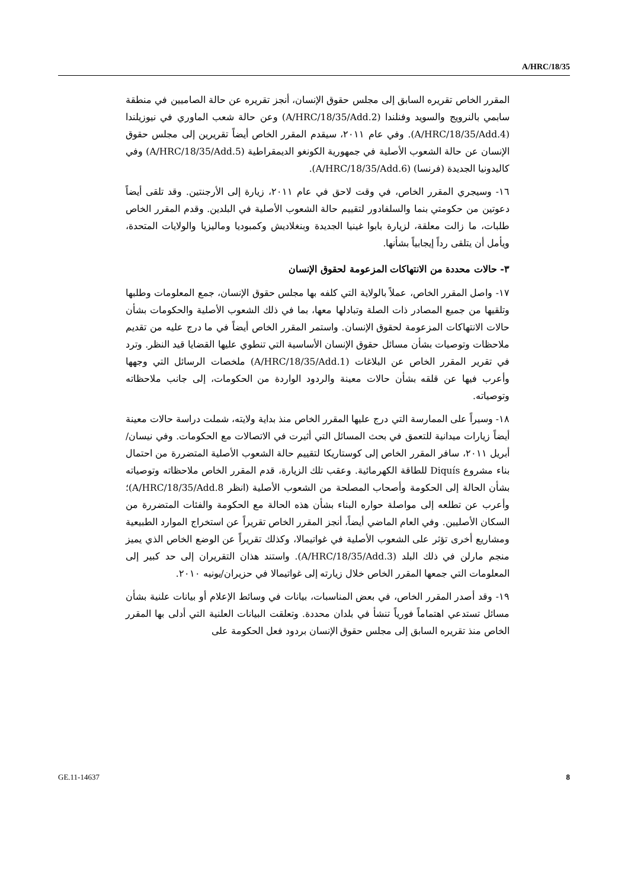A/HRC/18/35
المقرر الخاص تقريره السابق إلى مجلس حقوق الإنسان، أنجز تقريره عن حالة الصاميين في منطقة سابمي بالنرويج والسويد وفنلندا (A/HRC/18/35/Add.2) وعن حالة شعب الماوري في نيوزيلندا (A/HRC/18/35/Add.4). وفي عام ٢٠١١، سيقدم المقرر الخاص أيضاً تقريرين إلى مجلس حقوق الإنسان عن حالة الشعوب الأصلية في جمهورية الكونغو الديمقراطية (A/HRC/18/35/Add.5) وفي كاليدونيا الجديدة (فرنسا) (A/HRC/18/35/Add.6).
١٦- وسيجري المقرر الخاص، في وقت لاحق في عام ٢٠١١، زيارة إلى الأرجنتين. وقد تلقى أيضاً دعوتين من حكومتي بنما والسلفادور لتقييم حالة الشعوب الأصلية في البلدين. وقدم المقرر الخاص طلبات، ما زالت معلقة، لزيارة بابوا غينيا الجديدة وبنغلاديش وكمبوديا وماليزيا والولايات المتحدة، ويأمل أن يتلقى رداً إيجابياً بشأنها.
٣- حالات محددة من الانتهاكات المزعومة لحقوق الإنسان
١٧- واصل المقرر الخاص، عملاً بالولاية التي كلفه بها مجلس حقوق الإنسان، جمع المعلومات وطلبها وتلقيها من جميع المصادر ذات الصلة وتبادلها معها، بما في ذلك الشعوب الأصلية والحكومات بشأن حالات الانتهاكات المزعومة لحقوق الإنسان. واستمر المقرر الخاص أيضاً في ما درج عليه من تقديم ملاحظات وتوصيات بشأن مسائل حقوق الإنسان الأساسية التي تنطوي عليها القضايا قيد النظر. وترد في تقرير المقرر الخاص عن البلاغات (A/HRC/18/35/Add.1) ملخصات الرسائل التي وجهها وأعرب فيها عن قلقه بشأن حالات معينة والردود الواردة من الحكومات، إلى جانب ملاحظاته وتوصياته.
١٨- وسيراً على الممارسة التي درج عليها المقرر الخاص منذ بداية ولايته، شملت دراسة حالات معينة أيضاً زيارات ميدانية للتعمق في بحث المسائل التي أثيرت في الاتصالات مع الحكومات. وفي نيسان/أبريل ٢٠١١، سافر المقرر الخاص إلى كوستاريكا لتقييم حالة الشعوب الأصلية المتضررة من احتمال بناء مشروع Diquís للطاقة الكهرمائية. وعقب تلك الزيارة، قدم المقرر الخاص ملاحظاته وتوصياته بشأن الحالة إلى الحكومة وأصحاب المصلحة من الشعوب الأصلية (انظر A/HRC/18/35/Add.8)؛ وأعرب عن تطلعه إلى مواصلة حواره البناء بشأن هذه الحالة مع الحكومة والفئات المتضررة من السكان الأصليين. وفي العام الماضي أيضاً، أنجز المقرر الخاص تقريراً عن استخراج الموارد الطبيعية ومشاريع أخرى تؤثر على الشعوب الأصلية في غواتيمالا، وكذلك تقريراً عن الوضع الخاص الذي يميز منجم مارلن في ذلك البلد (A/HRC/18/35/Add.3). واستند هذان التقريران إلى حد كبير إلى المعلومات التي جمعها المقرر الخاص خلال زيارته إلى غواتيمالا في حزيران/يونيه ٢٠١٠.
١٩- وقد أصدر المقرر الخاص، في بعض المناسبات، بيانات في وسائط الإعلام أو بيانات علنية بشأن مسائل تستدعي اهتماماً فورياً تنشأ في بلدان محددة. وتعلقت البيانات العلنية التي أدلى بها المقرر الخاص منذ تقريره السابق إلى مجلس حقوق الإنسان بردود فعل الحكومة على
GE.11-14637 8